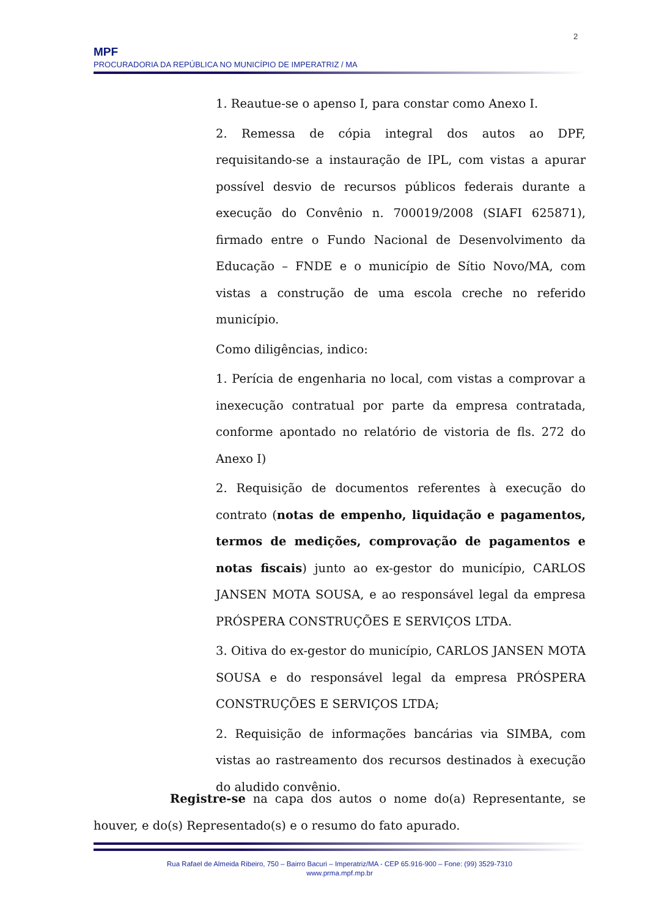2
MPF
PROCURADORIA DA REPÚBLICA NO MUNICÍPIO DE IMPERATRIZ / MA
1. Reautue-se o apenso I, para constar como Anexo I.
2. Remessa de cópia integral dos autos ao DPF, requisitando-se a instauração de IPL, com vistas a apurar possível desvio de recursos públicos federais durante a execução do Convênio n. 700019/2008 (SIAFI 625871), firmado entre o Fundo Nacional de Desenvolvimento da Educação – FNDE e o município de Sítio Novo/MA, com vistas a construção de uma escola creche no referido município.
Como diligências, indico:
1. Perícia de engenharia no local, com vistas a comprovar a inexecução contratual por parte da empresa contratada, conforme apontado no relatório de vistoria de fls. 272 do Anexo I)
2. Requisição de documentos referentes à execução do contrato (notas de empenho, liquidação e pagamentos, termos de medições, comprovação de pagamentos e notas fiscais) junto ao ex-gestor do município, CARLOS JANSEN MOTA SOUSA, e ao responsável legal da empresa PRÓSPERA CONSTRUÇÕES E SERVIÇOS LTDA.
3. Oitiva do ex-gestor do município, CARLOS JANSEN MOTA SOUSA e do responsável legal da empresa PRÓSPERA CONSTRUÇÕES E SERVIÇOS LTDA;
2. Requisição de informações bancárias via SIMBA, com vistas ao rastreamento dos recursos destinados à execução do aludido convênio.
Registre-se na capa dos autos o nome do(a) Representante, se houver, e do(s) Representado(s) e o resumo do fato apurado.
Rua Rafael de Almeida Ribeiro, 750 – Bairro Bacuri – Imperatriz/MA - CEP 65.916-900 – Fone: (99) 3529-7310
www.prma.mpf.mp.br